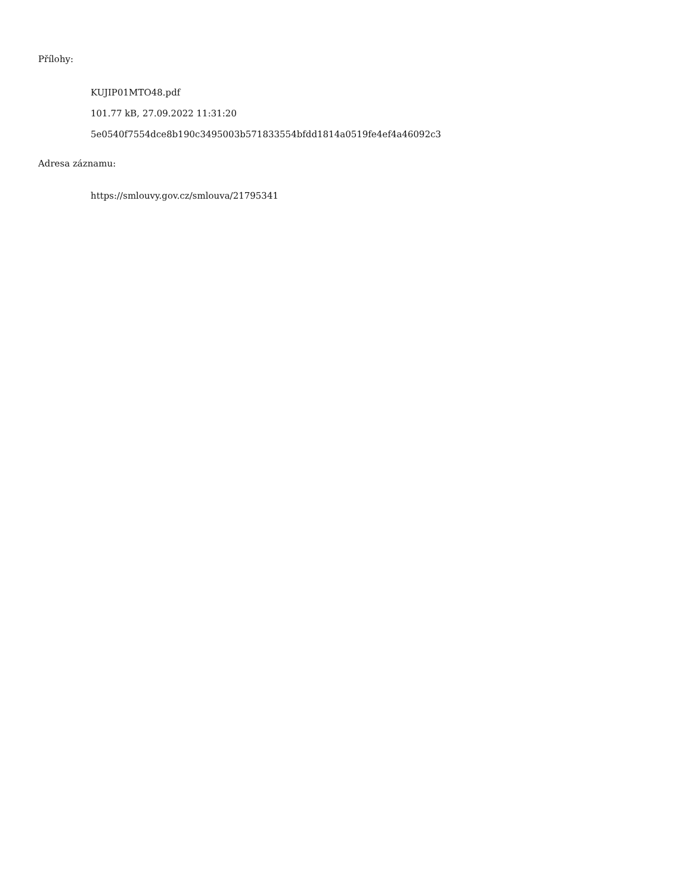Přílohy:
KUJIP01MTO48.pdf
101.77 kB, 27.09.2022 11:31:20
5e0540f7554dce8b190c3495003b571833554bfdd1814a0519fe4ef4a46092c3
Adresa záznamu:
https://smlouvy.gov.cz/smlouva/21795341